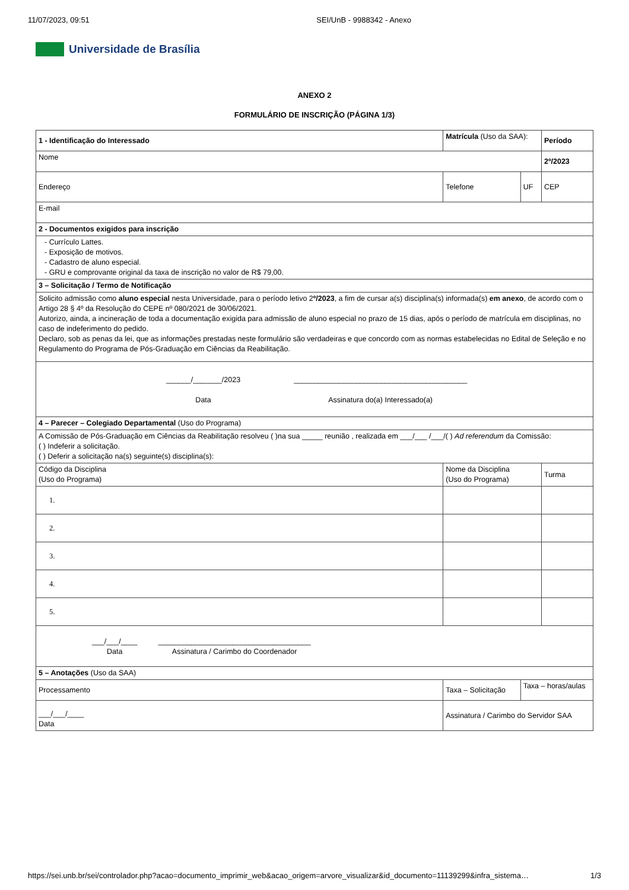11/07/2023, 09:51 SEI/UnB - 9988342 - Anexo
Universidade de Brasília
ANEXO 2
FORMULÁRIO DE INSCRIÇÃO (PÁGINA 1/3)
| 1 - Identificação do Interessado | | Matrícula (Uso da SAA): | | Período |
| Nome | | | | 2º/2023 |
| Endereço | | Telefone | UF | CEP |
| E-mail | | | | |
| 2 - Documentos exigidos para inscrição | | | | |
| - Currículo Lattes. - Exposição de motivos. - Cadastro de aluno especial. - GRU e comprovante original da taxa de inscrição no valor de R$ 79,00. | | | | |
| 3 – Solicitação / Termo de Notificação | | | | |
| Solicito admissão como aluno especial nesta Universidade, para o período letivo 2 º/2023 , a fim de cursar a(s) disciplina(s) informada(s) em anexo , de acordo com o Artigo 28 § 4º da Resolução do CEPE nº 080/2021 de 30/06/2021. Autorizo, ainda, a incineração de toda a documentação exigida para admissão de aluno especial no prazo de 15 dias, após o período de matrícula em disciplinas, no caso de indeferimento do pedido. Declaro, sob as penas da lei, que as informações prestadas neste formulário são verdadeiras e que concordo com as normas estabelecidas no Edital de Seleção e no Regulamento do Programa de Pós-Graduação em Ciências da Reabilitação. | | | | |
| ______/_______/2023 Data __________________________________________ Assinatura do(a) Interessado(a) | | | | |
| 4 – Parecer – Colegiado Departamental (Uso do Programa) | | | | |
| A Comissão de Pós-Graduação em Ciências da Reabilitação resolveu ( )na sua _____ reunião , realizada em ___/___ /___/( ) Ad referendum da Comissão: ( ) Indeferir a solicitação. ( ) Deferir a solicitação na(s) seguinte(s) disciplina(s): | | | | |
| Código da Disciplina (Uso do Programa) | Nome da Disciplina (Uso do Programa) | | | Turma |
| 1. | | | | |
| 2. | | | | |
| 3. | | | | |
| 4. | | | | |
| 5. | | | | |
| ___/___/____ Data _____________________________________ Assinatura / Carimbo do Coordenador | | | | |
| 5 – Anotações (Uso da SAA) | | | | |
| Processamento | Taxa – Solicitação | | Taxa – horas/aulas | |
| ___/___/____ Data | Assinatura / Carimbo do Servidor SAA | | | |
https://sei.unb.br/sei/controlador.php?acao=documento_imprimir_web&acao_origem=arvore_visualizar&id_documento=11139299&infra_sistema… 1/3